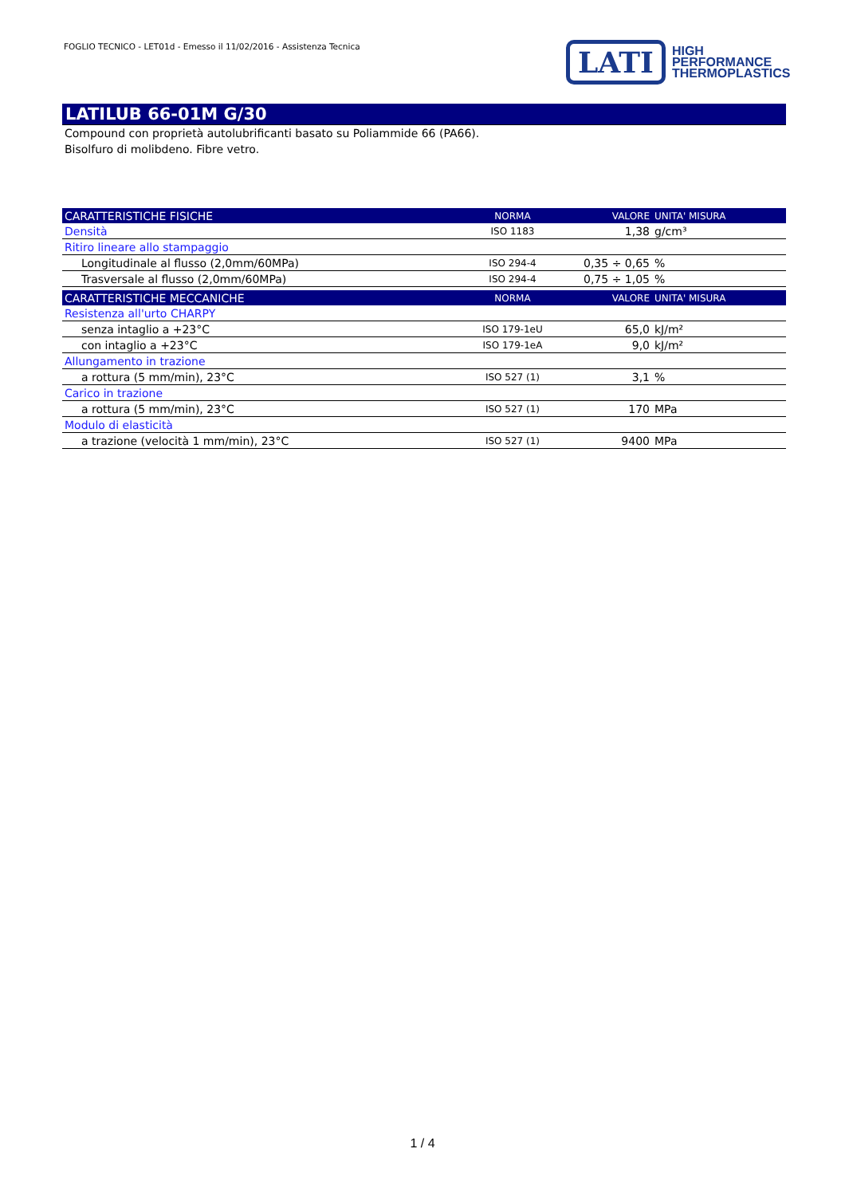FOGLIO TECNICO - LET01d - Emesso il 11/02/2016 - Assistenza Tecnica
LATI
HIGH
PERFORMANCE
THERMOPLASTICS
LATILUB 66-01M G/30
Compound con proprietà autolubrificanti basato su Poliammide 66 (PA66).
Bisolfuro di molibdeno. Fibre vetro.
| CARATTERISTICHE FISICHE | NORMA | VALORE | UNITA' MISURA |
| --- | --- | --- | --- |
| Densità | ISO 1183 | 1,38 | g/cm³ |
| Ritiro lineare allo stampaggio | | | |
| Longitudinale al flusso (2,0mm/60MPa) | ISO 294-4 | 0,35 ÷ 0,65 | % |
| Trasversale al flusso (2,0mm/60MPa) | ISO 294-4 | 0,75 ÷ 1,05 | % |
| CARATTERISTICHE MECCANICHE | NORMA | VALORE | UNITA' MISURA |
| Resistenza all'urto CHARPY | | | |
| senza intaglio a +23°C | ISO 179-1eU | 65,0 | kJ/m² |
| con intaglio a +23°C | ISO 179-1eA | 9,0 | kJ/m² |
| Allungamento in trazione | | | |
| a rottura (5 mm/min), 23°C | ISO 527 (1) | 3,1 | % |
| Carico in trazione | | | |
| a rottura (5 mm/min), 23°C | ISO 527 (1) | 170 | MPa |
| Modulo di elasticità | | | |
| a trazione (velocità 1 mm/min), 23°C | ISO 527 (1) | 9400 | MPa |
1 / 4